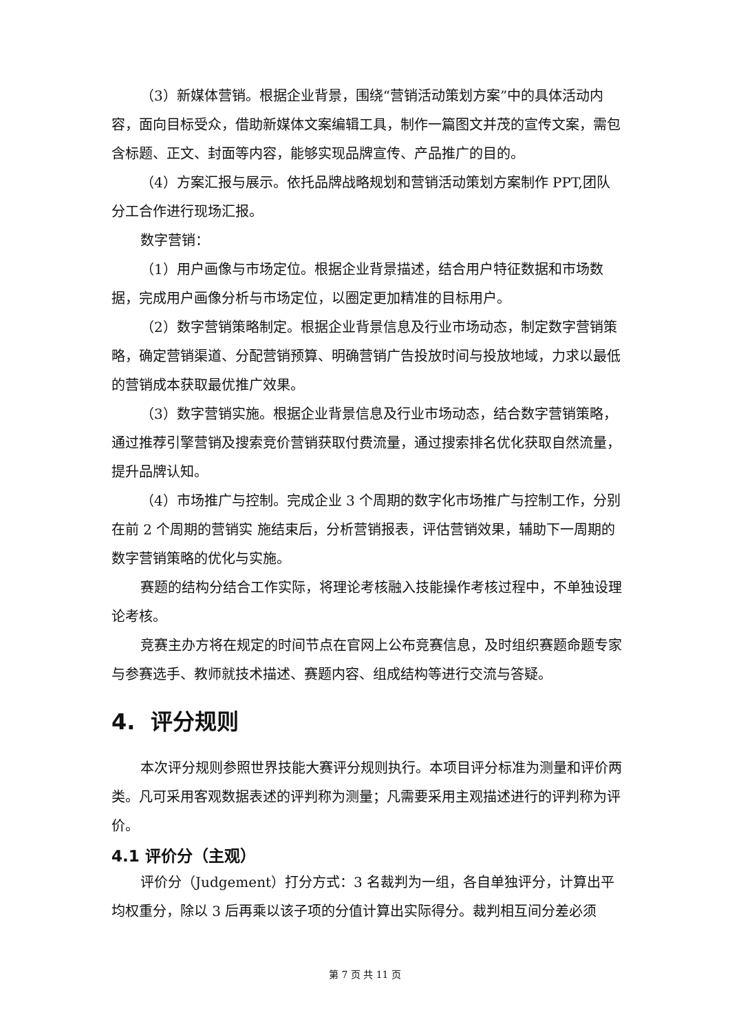（3）新媒体营销。根据企业背景，围绕“营销活动策划方案”中的具体活动内容，面向目标受众，借助新媒体文案编辑工具，制作一篇图文并茂的宣传文案，需包含标题、正文、封面等内容，能够实现品牌宣传、产品推广的目的。
（4）方案汇报与展示。依托品牌战略规划和营销活动策划方案制作 PPT,团队分工合作进行现场汇报。
数字营销：
（1）用户画像与市场定位。根据企业背景描述，结合用户特征数据和市场数据，完成用户画像分析与市场定位，以圈定更加精准的目标用户。
（2）数字营销策略制定。根据企业背景信息及行业市场动态，制定数字营销策略，确定营销渠道、分配营销预算、明确营销广告投放时间与投放地域，力求以最低的营销成本获取最优推广效果。
（3）数字营销实施。根据企业背景信息及行业市场动态，结合数字营销策略，通过推荐引擎营销及搜索竞价营销获取付费流量，通过搜索排名优化获取自然流量，提升品牌认知。
（4）市场推广与控制。完成企业 3 个周期的数字化市场推广与控制工作，分别在前 2 个周期的营销实 施结束后，分析营销报表，评估营销效果，辅助下一周期的数字营销策略的优化与实施。
赛题的结构分结合工作实际，将理论考核融入技能操作考核过程中，不单独设理论考核。
竞赛主办方将在规定的时间节点在官网上公布竞赛信息，及时组织赛题命题专家与参赛选手、教师就技术描述、赛题内容、组成结构等进行交流与答疑。
4. 评分规则
本次评分规则参照世界技能大赛评分规则执行。本项目评分标准为测量和评价两类。凡可采用客观数据表述的评判称为测量；凡需要采用主观描述进行的评判称为评价。
4.1 评价分（主观）
评价分（Judgement）打分方式：3 名裁判为一组，各自单独评分，计算出平均权重分，除以 3 后再乘以该子项的分值计算出实际得分。裁判相互间分差必须
第 7 页 共 11 页